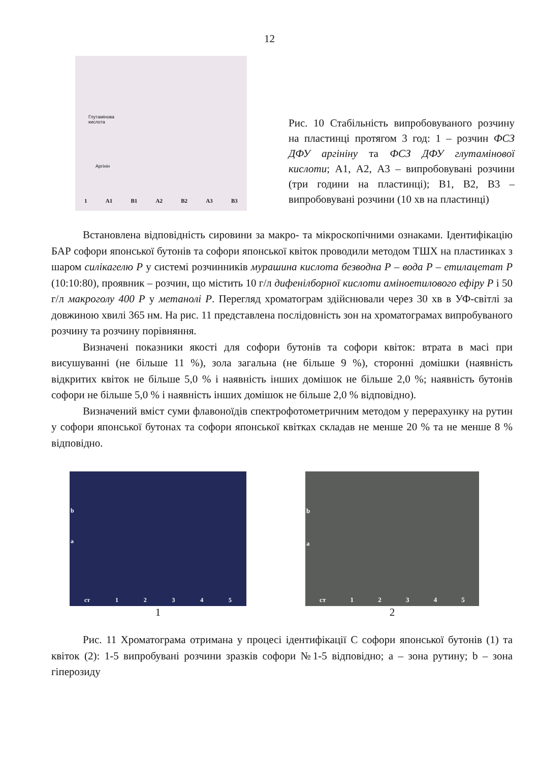12
Глутамінова
кислота
Аргінін
1 A1 B1 A2 B2 A3 B3
Рис. 10 Стабільність випробовуваного розчину на пластинці протягом 3 год: 1 – розчин ФСЗ ДФУ аргініну та ФСЗ ДФУ глутамінової кислоти; А1, А2, А3 – випробовувані розчини (три години на пластинці); В1, В2, В3 – випробовувані розчини (10 хв на пластинці)
Встановлена відповідність сировини за макро- та мікроскопічними ознаками. Ідентифікацію БАР софори японської бутонів та софори японської квіток проводили методом ТШХ на пластинках з шаром силікагелю Р у системі розчинників мурашина кислота безводна Р – вода Р – етилацетат Р (10:10:80), проявник – розчин, що містить 10 г/л дифенілборної кислоти аміноетилового ефіру Р і 50 г/л макроголу 400 Р у метанолі Р. Перегляд хроматограм здійснювали через 30 хв в УФ-світлі за довжиною хвилі 365 нм. На рис. 11 представлена послідовність зон на хроматограмах випробуваного розчину та розчину порівняння.
Визначені показники якості для софори бутонів та софори квіток: втрата в масі при висушуванні (не більше 11 %), зола загальна (не більше 9 %), сторонні домішки (наявність відкритих квіток не більше 5,0 % і наявність інших домішок не більше 2,0 %; наявність бутонів софори не більше 5,0 % і наявність інших домішок не більше 2,0 % відповідно).
Визначений вміст суми флавоноїдів спектрофотометричним методом у перерахунку на рутин у софори японської бутонах та софори японської квітках складав не менше 20 % та не менше 8 % відповідно.
b
a
ст 1 2 3 4 5
1
b
a
ст 1 2 3 4 5
2
Рис. 11 Хроматограма отримана у процесі ідентифікації С софори японської бутонів (1) та квіток (2): 1-5 випробувані розчини зразків софори №1-5 відповідно; a – зона рутину; b – зона гіперозиду